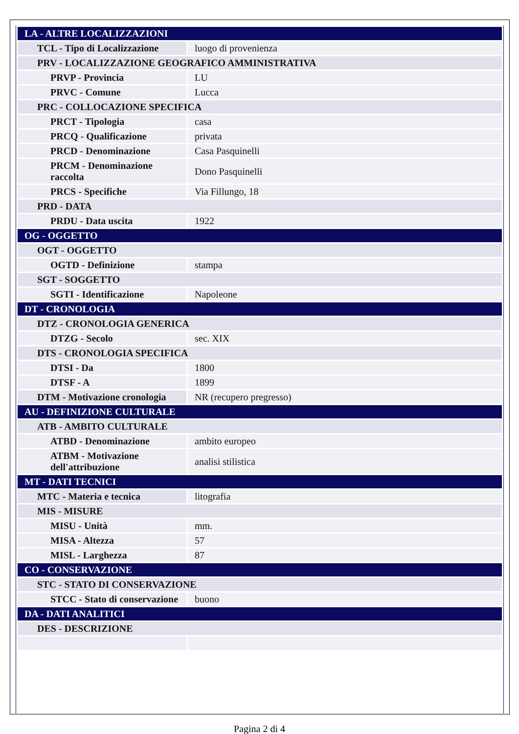| LA - ALTRE LOCALIZZAZIONI | |
| TCL - Tipo di Localizzazione | luogo di provenienza |
| PRV - LOCALIZZAZIONE GEOGRAFICO AMMINISTRATIVA | |
| PRVP - Provincia | LU |
| PRVC - Comune | Lucca |
| PRC - COLLOCAZIONE SPECIFICA | |
| PRCT - Tipologia | casa |
| PRCQ - Qualificazione | privata |
| PRCD - Denominazione | Casa Pasquinelli |
| PRCM - Denominazione raccolta | Dono Pasquinelli |
| PRCS - Specifiche | Via Fillungo, 18 |
| PRD - DATA | |
| PRDU - Data uscita | 1922 |
| OG - OGGETTO | |
| OGT - OGGETTO | |
| OGTD - Definizione | stampa |
| SGT - SOGGETTO | |
| SGTI - Identificazione | Napoleone |
| DT - CRONOLOGIA | |
| DTZ - CRONOLOGIA GENERICA | |
| DTZG - Secolo | sec. XIX |
| DTS - CRONOLOGIA SPECIFICA | |
| DTSI - Da | 1800 |
| DTSF - A | 1899 |
| DTM - Motivazione cronologia | NR (recupero pregresso) |
| AU - DEFINIZIONE CULTURALE | |
| ATB - AMBITO CULTURALE | |
| ATBD - Denominazione | ambito europeo |
| ATBM - Motivazione dell'attribuzione | analisi stilistica |
| MT - DATI TECNICI | |
| MTC - Materia e tecnica | litografia |
| MIS - MISURE | |
| MISU - Unità | mm. |
| MISA - Altezza | 57 |
| MISL - Larghezza | 87 |
| CO - CONSERVAZIONE | |
| STC - STATO DI CONSERVAZIONE | |
| STCC - Stato di conservazione | buono |
| DA - DATI ANALITICI | |
| DES - DESCRIZIONE | |
Pagina 2 di 4